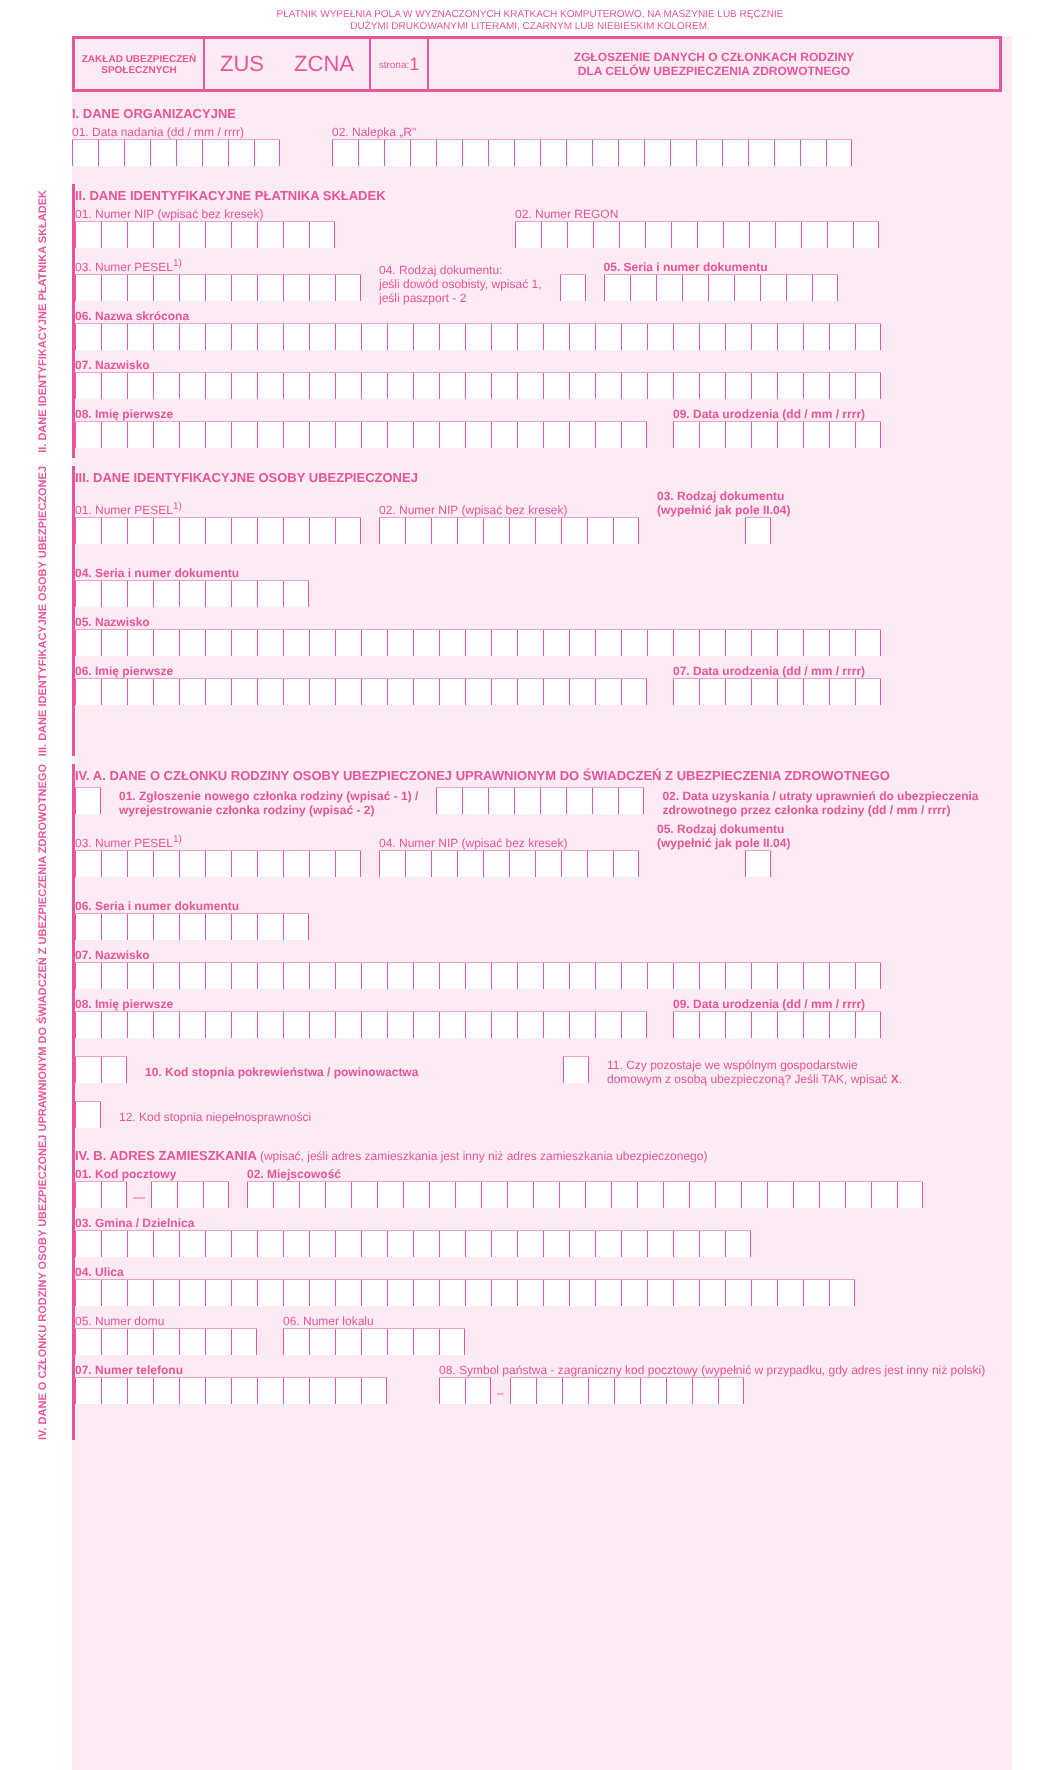PŁATNIK WYPEŁNIA POLA W WYZNACZONYCH KRATKACH KOMPUTEROWO, NA MASZYNIE LUB RĘCZNIE
DUŻYMI DRUKOWANYMI LITERAMI, CZARNYM LUB NIEBIESKIM KOLOREM.
ZAKŁAD UBEZPIECZEŃ SPOŁECZNYCH
ZUS ZCNA
strona: 1
ZGŁOSZENIE DANYCH O CZŁONKACH RODZINY
DLA CELÓW UBEZPIECZENIA ZDROWOTNEGO
I. DANE ORGANIZACYJNE
01. Data nadania (dd / mm / rrrr)
02. Nalepka „R"
II. DANE IDENTYFIKACYJNE PŁATNIKA SKŁADEK
II. DANE IDENTYFIKACYJNE PŁATNIKA SKŁADEK
01. Numer NIP (wpisać bez kresek)
02. Numer REGON
03. Numer PESEL<sup>1)</sup>
04. Rodzaj dokumentu:
jeśli dowód osobisty, wpisać 1,
jeśli paszport - 2
05. Seria i numer dokumentu
06. Nazwa skrócona
07. Nazwisko
08. Imię pierwsze
09. Data urodzenia (dd / mm / rrrr)
III. DANE IDENTYFIKACYJNE OSOBY UBEZPIECZONEJ
III. DANE IDENTYFIKACYJNE OSOBY UBEZPIECZONEJ
01. Numer PESEL<sup>1)</sup>
02. Numer NIP (wpisać bez kresek)
03. Rodzaj dokumentu
(wypełnić jak pole II.04)
04. Seria i numer dokumentu
05. Nazwisko
06. Imię pierwsze
07. Data urodzenia (dd / mm / rrrr)
IV. DANE O CZŁONKU RODZINY OSOBY UBEZPIECZONEJ UPRAWNIONYM DO ŚWIADCZEŃ Z UBEZPIECZENIA ZDROWOTNEGO
IV. A. DANE O CZŁONKU RODZINY OSOBY UBEZPIECZONEJ UPRAWNIONYM DO ŚWIADCZEŃ Z UBEZPIECZENIA ZDROWOTNEGO
01. Zgłoszenie nowego członka rodziny (wpisać - 1) /
wyrejestrowanie członka rodziny (wpisać - 2)
02. Data uzyskania / utraty uprawnień do ubezpieczenia
zdrowotnego przez członka rodziny (dd / mm / rrrr)
03. Numer PESEL<sup>1)</sup>
04. Numer NIP (wpisać bez kresek)
05. Rodzaj dokumentu
(wypełnić jak pole II.04)
06. Seria i numer dokumentu
07. Nazwisko
08. Imię pierwsze
09. Data urodzenia (dd / mm / rrrr)
10. Kod stopnia pokrewieństwa / powinowactwa
11. Czy pozostaje we wspólnym gospodarstwie
domowym z osobą ubezpieczoną? Jeśli TAK, wpisać X.
12. Kod stopnia niepełnosprawności
IV. B. ADRES ZAMIESZKANIA (wpisać, jeśli adres zamieszkania jest inny niż adres zamieszkania ubezpieczonego)
01. Kod pocztowy
—
02. Miejscowość
03. Gmina / Dzielnica
04. Ulica
05. Numer domu
06. Numer lokalu
07. Numer telefonu
08. Symbol państwa - zagraniczny kod pocztowy (wypełnić w przypadku, gdy adres jest inny niż polski)
–